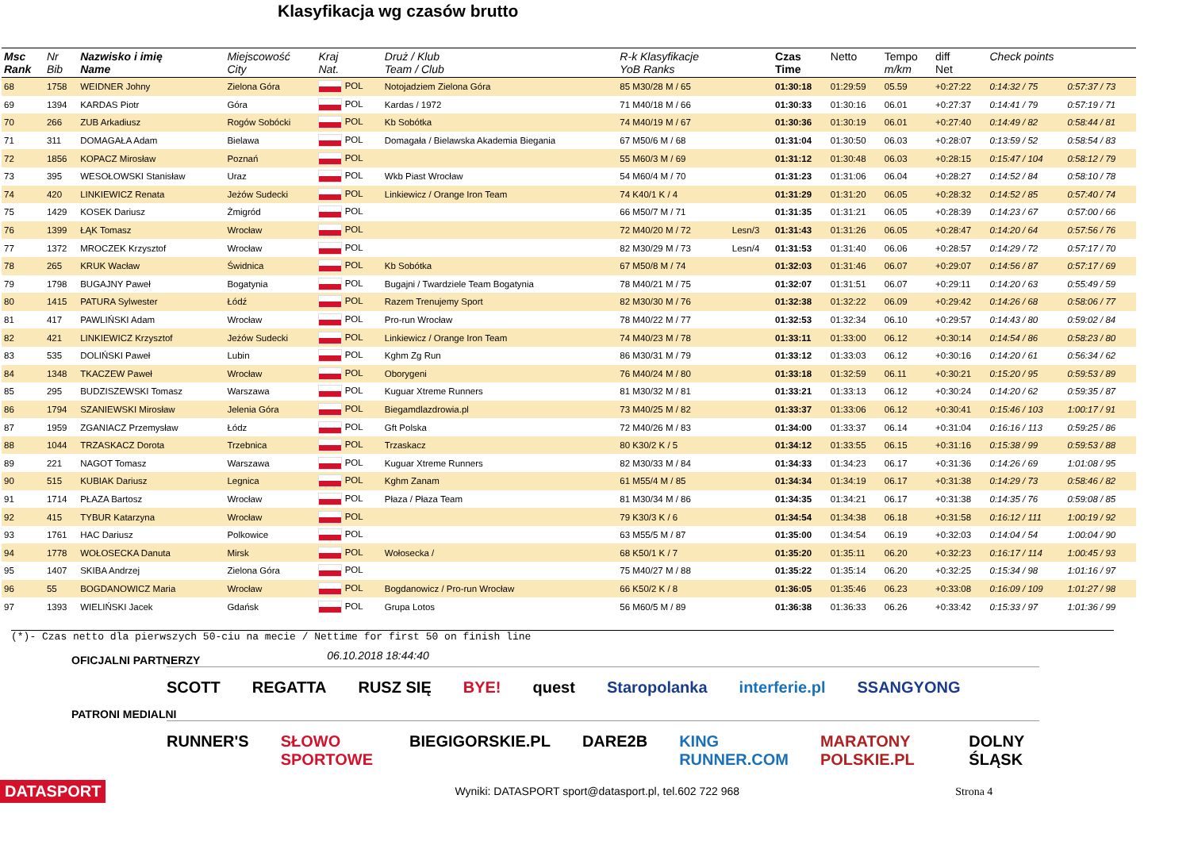Klasyfikacja wg czasów brutto
| Msc Rank | Nr Bib | Nazwisko i imię Name | Miejscowość City | Kraj Nat. | Druż / Klub Team / Club | R-k Klasyfikacje YoB Ranks | | Czas Time | Netto | Tempo m/km | diff Net | Check points | |
| --- | --- | --- | --- | --- | --- | --- | --- | --- | --- | --- | --- | --- | --- |
| 68 | 1758 | WEIDNER Johny | Zielona Góra | POL | Notojadziem Zielona Góra | 85 M30/28 M / 65 | | 01:30:18 | 01:29:59 | 05.59 | +0:27:22 | 0:14:32 / 75 | 0:57:37 / 73 |
| 69 | 1394 | KARDAS Piotr | Góra | POL | Kardas / 1972 | 71 M40/18 M / 66 | | 01:30:33 | 01:30:16 | 06.01 | +0:27:37 | 0:14:41 / 79 | 0:57:19 / 71 |
| 70 | 266 | ZUB Arkadiusz | Rogów Sobócki | POL | Kb Sobótka | 74 M40/19 M / 67 | | 01:30:36 | 01:30:19 | 06.01 | +0:27:40 | 0:14:49 / 82 | 0:58:44 / 81 |
| 71 | 311 | DOMAGAŁA Adam | Bielawa | POL | Domagała / Bielawska Akademia Biegania | 67 M50/6 M / 68 | | 01:31:04 | 01:30:50 | 06.03 | +0:28:07 | 0:13:59 / 52 | 0:58:54 / 83 |
| 72 | 1856 | KOPACZ Mirosław | Poznań | POL | | 55 M60/3 M / 69 | | 01:31:12 | 01:30:48 | 06.03 | +0:28:15 | 0:15:47 / 104 | 0:58:12 / 79 |
| 73 | 395 | WESOŁOWSKI Stanisław | Uraz | POL | Wkb Piast Wrocław | 54 M60/4 M / 70 | | 01:31:23 | 01:31:06 | 06.04 | +0:28:27 | 0:14:52 / 84 | 0:58:10 / 78 |
| 74 | 420 | LINKIEWICZ Renata | Jeżów Sudecki | POL | Linkiewicz / Orange Iron Team | 74 K40/1 K / 4 | | 01:31:29 | 01:31:20 | 06.05 | +0:28:32 | 0:14:52 / 85 | 0:57:40 / 74 |
| 75 | 1429 | KOSEK Dariusz | Żmigród | POL | | 66 M50/7 M / 71 | | 01:31:35 | 01:31:21 | 06.05 | +0:28:39 | 0:14:23 / 67 | 0:57:00 / 66 |
| 76 | 1399 | ŁĄK Tomasz | Wrocław | POL | | 72 M40/20 M / 72 | Lesn/3 | 01:31:43 | 01:31:26 | 06.05 | +0:28:47 | 0:14:20 / 64 | 0:57:56 / 76 |
| 77 | 1372 | MROCZEK Krzysztof | Wrocław | POL | | 82 M30/29 M / 73 | Lesn/4 | 01:31:53 | 01:31:40 | 06.06 | +0:28:57 | 0:14:29 / 72 | 0:57:17 / 70 |
| 78 | 265 | KRUK Wacław | Świdnica | POL | Kb Sobótka | 67 M50/8 M / 74 | | 01:32:03 | 01:31:46 | 06.07 | +0:29:07 | 0:14:56 / 87 | 0:57:17 / 69 |
| 79 | 1798 | BUGAJNY Paweł | Bogatynia | POL | Bugajni / Twardziele Team Bogatynia | 78 M40/21 M / 75 | | 01:32:07 | 01:31:51 | 06.07 | +0:29:11 | 0:14:20 / 63 | 0:55:49 / 59 |
| 80 | 1415 | PATURA Sylwester | Łódź | POL | Razem Trenujemy Sport | 82 M30/30 M / 76 | | 01:32:38 | 01:32:22 | 06.09 | +0:29:42 | 0:14:26 / 68 | 0:58:06 / 77 |
| 81 | 417 | PAWLIŃSKI Adam | Wrocław | POL | Pro-run Wrocław | 78 M40/22 M / 77 | | 01:32:53 | 01:32:34 | 06.10 | +0:29:57 | 0:14:43 / 80 | 0:59:02 / 84 |
| 82 | 421 | LINKIEWICZ Krzysztof | Jeżów Sudecki | POL | Linkiewicz / Orange Iron Team | 74 M40/23 M / 78 | | 01:33:11 | 01:33:00 | 06.12 | +0:30:14 | 0:14:54 / 86 | 0:58:23 / 80 |
| 83 | 535 | DOLIŃSKI Paweł | Lubin | POL | Kghm Zg Run | 86 M30/31 M / 79 | | 01:33:12 | 01:33:03 | 06.12 | +0:30:16 | 0:14:20 / 61 | 0:56:34 / 62 |
| 84 | 1348 | TKACZEW Paweł | Wrocław | POL | Oborygeni | 76 M40/24 M / 80 | | 01:33:18 | 01:32:59 | 06.11 | +0:30:21 | 0:15:20 / 95 | 0:59:53 / 89 |
| 85 | 295 | BUDZISZEWSKI Tomasz | Warszawa | POL | Kuguar Xtreme Runners | 81 M30/32 M / 81 | | 01:33:21 | 01:33:13 | 06.12 | +0:30:24 | 0:14:20 / 62 | 0:59:35 / 87 |
| 86 | 1794 | SZANIEWSKI Mirosław | Jelenia Góra | POL | Biegamdlazdrowia.pl | 73 M40/25 M / 82 | | 01:33:37 | 01:33:06 | 06.12 | +0:30:41 | 0:15:46 / 103 | 1:00:17 / 91 |
| 87 | 1959 | ZGANIACZ Przemysław | Łódz | POL | Gft Polska | 72 M40/26 M / 83 | | 01:34:00 | 01:33:37 | 06.14 | +0:31:04 | 0:16:16 / 113 | 0:59:25 / 86 |
| 88 | 1044 | TRZASKACZ Dorota | Trzebnica | POL | Trzaskacz | 80 K30/2 K / 5 | | 01:34:12 | 01:33:55 | 06.15 | +0:31:16 | 0:15:38 / 99 | 0:59:53 / 88 |
| 89 | 221 | NAGOT Tomasz | Warszawa | POL | Kuguar Xtreme Runners | 82 M30/33 M / 84 | | 01:34:33 | 01:34:23 | 06.17 | +0:31:36 | 0:14:26 / 69 | 1:01:08 / 95 |
| 90 | 515 | KUBIAK Dariusz | Legnica | POL | Kghm Zanam | 61 M55/4 M / 85 | | 01:34:34 | 01:34:19 | 06.17 | +0:31:38 | 0:14:29 / 73 | 0:58:46 / 82 |
| 91 | 1714 | PŁAZA Bartosz | Wrocław | POL | Płaza / Płaza Team | 81 M30/34 M / 86 | | 01:34:35 | 01:34:21 | 06.17 | +0:31:38 | 0:14:35 / 76 | 0:59:08 / 85 |
| 92 | 415 | TYBUR Katarzyna | Wrocław | POL | | 79 K30/3 K / 6 | | 01:34:54 | 01:34:38 | 06.18 | +0:31:58 | 0:16:12 / 111 | 1:00:19 / 92 |
| 93 | 1761 | HAC Dariusz | Polkowice | POL | | 63 M55/5 M / 87 | | 01:35:00 | 01:34:54 | 06.19 | +0:32:03 | 0:14:04 / 54 | 1:00:04 / 90 |
| 94 | 1778 | WOŁOSECKA Danuta | Mirsk | POL | Wołosecka / | 68 K50/1 K / 7 | | 01:35:20 | 01:35:11 | 06.20 | +0:32:23 | 0:16:17 / 114 | 1:00:45 / 93 |
| 95 | 1407 | SKIBA Andrzej | Zielona Góra | POL | | 75 M40/27 M / 88 | | 01:35:22 | 01:35:14 | 06.20 | +0:32:25 | 0:15:34 / 98 | 1:01:16 / 97 |
| 96 | 55 | BOGDANOWICZ Maria | Wrocław | POL | Bogdanowicz / Pro-run Wrocław | 66 K50/2 K / 8 | | 01:36:05 | 01:35:46 | 06.23 | +0:33:08 | 0:16:09 / 109 | 1:01:27 / 98 |
| 97 | 1393 | WIELIŃSKI Jacek | Gdańsk | POL | Grupa Lotos | 56 M60/5 M / 89 | | 01:36:38 | 01:36:33 | 06.26 | +0:33:42 | 0:15:33 / 97 | 1:01:36 / 99 |
(*)- Czas netto dla pierwszych 50-ciu na mecie / Nettime for first 50 on finish line
OFICJALNI PARTNERZY
06.10.2018 18:44:40
SCOTT REGATTA RUSZ SIĘ BYE! quest Staropolanka interferie.pl SSANGYONG
PATRONI MEDIALNI
RUNNER'S SŁOWO SPORTOWE BIEGIGORSKIE.PL DARE2B KING RUNNER.COM MARATONY POLSKIE.PL DOLNY ŚLĄSK
DATASPORT Wyniki: DATASPORT sport@datasport.pl, tel.602 722 968 Strona 4